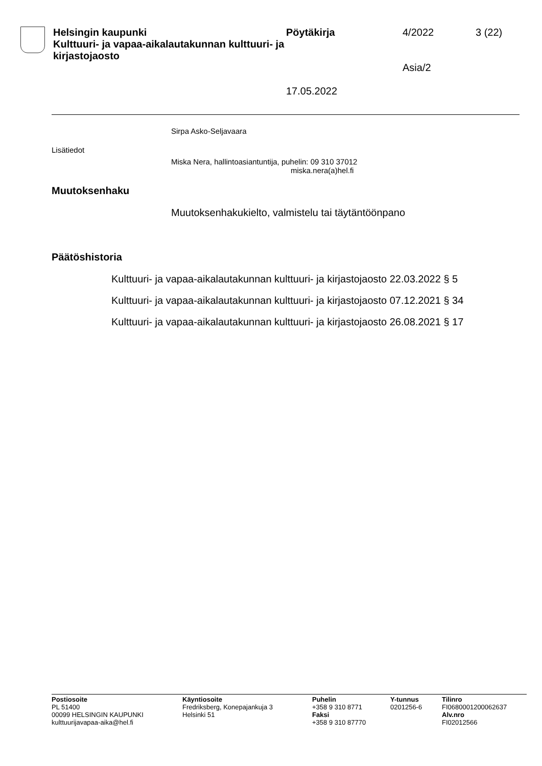Helsingin kaupunki
Kulttuuri- ja vapaa-aikalautakunnan kulttuuri- ja kirjastojaosto
Pöytäkirja
17.05.2022
4/2022
Asia/2
3 (22)
Sirpa Asko-Seljavaara
Lisätiedot
Miska Nera, hallintoasiantuntija, puhelin: 09 310 37012
miska.nera(a)hel.fi
Muutoksenhaku
Muutoksenhakukielto, valmistelu tai täytäntöönpano
Päätöshistoria
Kulttuuri- ja vapaa-aikalautakunnan kulttuuri- ja kirjastojaosto 22.03.2022 § 5
Kulttuuri- ja vapaa-aikalautakunnan kulttuuri- ja kirjastojaosto 07.12.2021 § 34
Kulttuuri- ja vapaa-aikalautakunnan kulttuuri- ja kirjastojaosto 26.08.2021 § 17
Postiosoite
PL 51400
00099 HELSINGIN KAUPUNKI
kulttuurijavapaa-aika@hel.fi
Käyntiosoite
Fredriksberg, Konepajankuja 3
Helsinki 51
Puhelin
+358 9 310 8771
Faksi
+358 9 310 87770
Y-tunnus
0201256-6
Tilinro
FI0680001200062637
Alv.nro
FI02012566